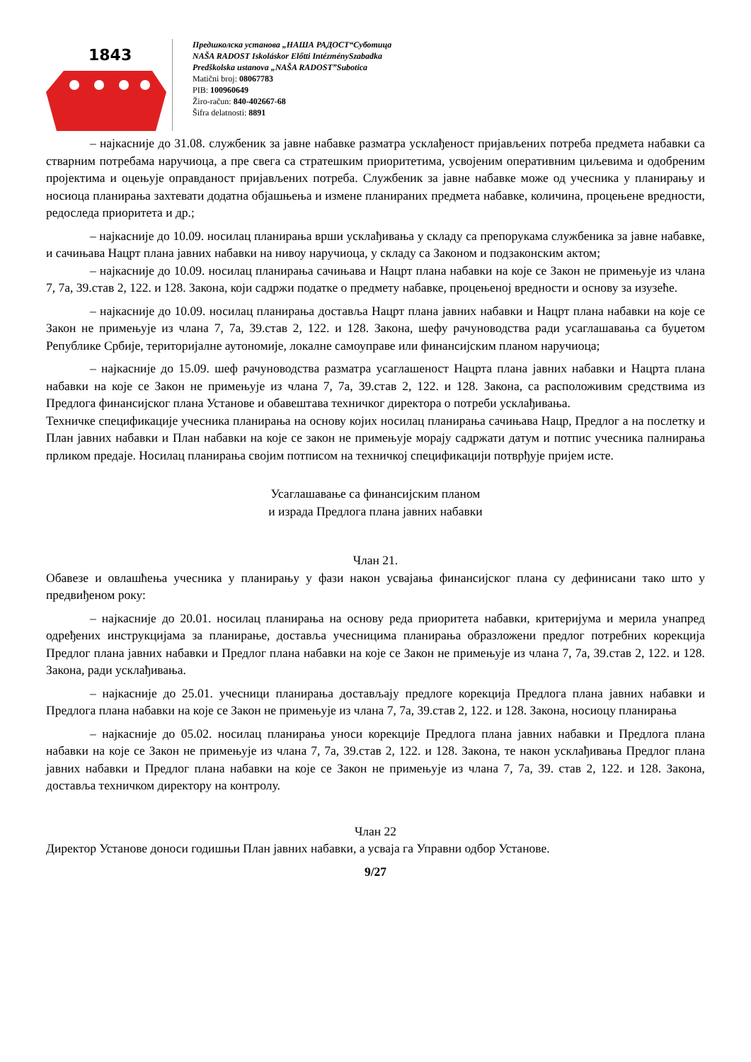1843
Предшколска установа „НАША РАДОСТ“Суботица
NAŠA RADOST Iskoláskor Előtti IntézménySzabadka
Predškolska ustanova „NAŠA RADOST”Subotica
Matični broj: 08067783
PIB: 100960649
Žiro-račun: 840-402667-68
Šifra delatnosti: 8891
– најкасније до 31.08. службеник за јавне набавке разматра усклађеност пријављених потреба предмета набавки са стварним потребама наручиоца, а пре свега са стратешким приоритетима, усвојеним оперативним циљевима и одобреним пројектима и оцењује оправданост пријављених потреба. Службеник за јавне набавке може од учесника у планирању и носиоца планирања захтевати додатна објашњења и измене планираних предмета набавке, количина, процењене вредности, редоследа приоритета и др.;
– најкасније до 10.09. носилац планирања врши усклађивања у складу са препорукама службеника за јавне набавке, и сачињава Нацрт плана јавних набавки на нивоу наручиоца, у складу са Законом и подзаконским актом;
– најкасније до 10.09. носилац планирања сачињава и Нацрт плана набавки на које се Закон не примењује из члана 7, 7а, 39.став 2, 122. и 128. Закона, који садржи податке о предмету набавке, процењеној вредности и основу за изузеће.
– најкасније до 10.09. носилац планирања доставља Нацрт плана јавних набавки и Нацрт плана набавки на које се Закон не примењује из члана 7, 7а, 39.став 2, 122. и 128. Закона, шефу рачуноводства ради усаглашавања са буџетом Републике Србије, територијалне аутономије, локалне самоуправе или финансијским планом наручиоца;
– најкасније до 15.09. шеф рачуноводства разматра усаглашеност Нацрта плана јавних набавки и Нацрта плана набавки на које се Закон не примењује из члана 7, 7а, 39.став 2, 122. и 128. Закона, са расположивим средствима из Предлога финансијског плана Установе и обавештава техничког директора о потреби усклађивања.
Техничке спецификације учесника планирања на основу којих носилац планирања сачињава Нацр, Предлог а на послетку и План јавних набавки и План набавки на које се закон не примењује морају садржати датум и потпис учесника палнирања прликом предаје. Носилац планирања својим потписом на техничкој спецификацији потврђује пријем исте.
Усаглашавање са финансијским планом
и израда Предлога плана јавних набавки
Члан 21.
Обавезе и овлашћења учесника у планирању у фази након усвајања финансијског плана су дефинисани тако што у предвиђеном року:
– најкасније до 20.01. носилац планирања на основу реда приоритета набавки, критеријума и мерила унапред одређених инструкцијама за планирање, доставља учесницима планирања образложени предлог потребних корекција Предлог плана јавних набавки и Предлог плана набавки на које се Закон не примењује из члана 7, 7а, 39.став 2, 122. и 128. Закона, ради усклађивања.
– најкасније до 25.01. учесници планирања достављају предлоге корекција Предлога плана јавних набавки и Предлога плана набавки на које се Закон не примењује из члана 7, 7а, 39.став 2, 122. и 128. Закона, носиоцу планирања
– најкасније до 05.02. носилац планирања уноси корекције Предлога плана јавних набавки и Предлога плана набавки на које се Закон не примењује из члана 7, 7а, 39.став 2, 122. и 128. Закона, те након усклађивања Предлог плана јавних набавки и Предлог плана набавки на које се Закон не примењује из члана 7, 7а, 39. став 2, 122. и 128. Закона, доставља техничком директору на контролу.
Члан 22
Директор Установе доноси годишњи План јавних набавки, а усваја га Управни одбор Установе.
9/27